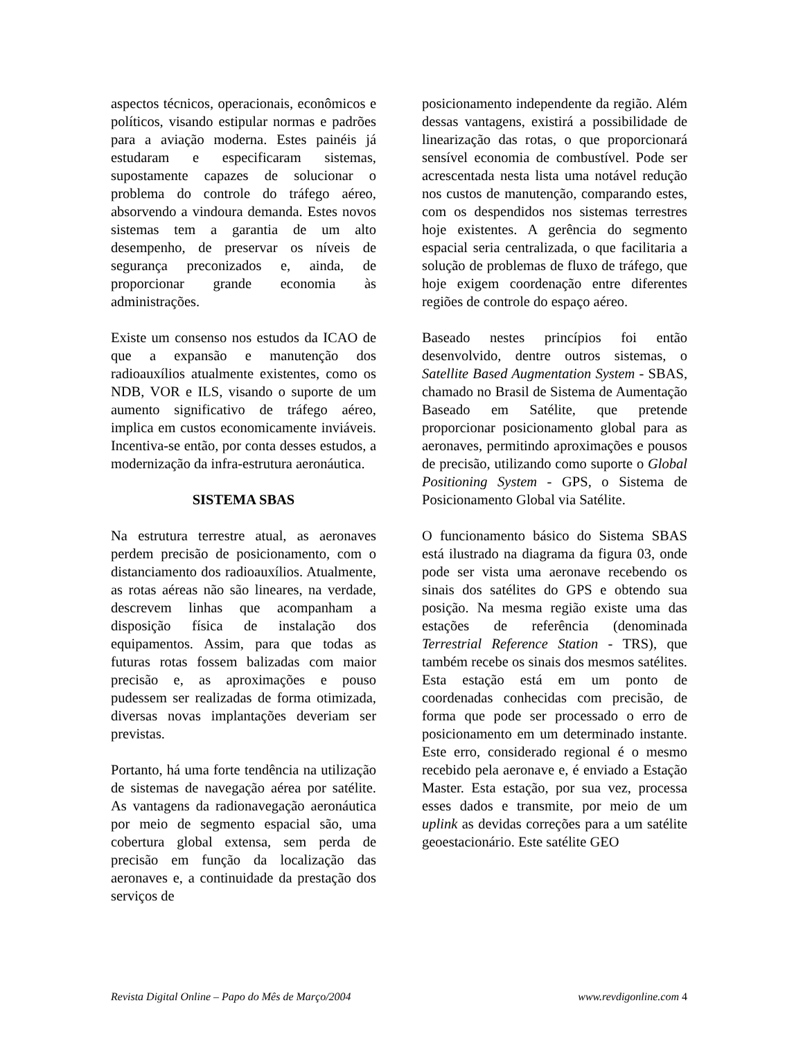aspectos técnicos, operacionais, econômicos e políticos, visando estipular normas e padrões para a aviação moderna. Estes painéis já estudaram e especificaram sistemas, supostamente capazes de solucionar o problema do controle do tráfego aéreo, absorvendo a vindoura demanda. Estes novos sistemas tem a garantia de um alto desempenho, de preservar os níveis de segurança preconizados e, ainda, de proporcionar grande economia às administrações.
Existe um consenso nos estudos da ICAO de que a expansão e manutenção dos radioauxílios atualmente existentes, como os NDB, VOR e ILS, visando o suporte de um aumento significativo de tráfego aéreo, implica em custos economicamente inviáveis. Incentiva-se então, por conta desses estudos, a modernização da infra-estrutura aeronáutica.
SISTEMA SBAS
Na estrutura terrestre atual, as aeronaves perdem precisão de posicionamento, com o distanciamento dos radioauxílios. Atualmente, as rotas aéreas não são lineares, na verdade, descrevem linhas que acompanham a disposição física de instalação dos equipamentos. Assim, para que todas as futuras rotas fossem balizadas com maior precisão e, as aproximações e pouso pudessem ser realizadas de forma otimizada, diversas novas implantações deveriam ser previstas.
Portanto, há uma forte tendência na utilização de sistemas de navegação aérea por satélite. As vantagens da radionavegação aeronáutica por meio de segmento espacial são, uma cobertura global extensa, sem perda de precisão em função da localização das aeronaves e, a continuidade da prestação dos serviços de
posicionamento independente da região. Além dessas vantagens, existirá a possibilidade de linearização das rotas, o que proporcionará sensível economia de combustível. Pode ser acrescentada nesta lista uma notável redução nos custos de manutenção, comparando estes, com os despendidos nos sistemas terrestres hoje existentes. A gerência do segmento espacial seria centralizada, o que facilitaria a solução de problemas de fluxo de tráfego, que hoje exigem coordenação entre diferentes regiões de controle do espaço aéreo.
Baseado nestes princípios foi então desenvolvido, dentre outros sistemas, o Satellite Based Augmentation System - SBAS, chamado no Brasil de Sistema de Aumentação Baseado em Satélite, que pretende proporcionar posicionamento global para as aeronaves, permitindo aproximações e pousos de precisão, utilizando como suporte o Global Positioning System - GPS, o Sistema de Posicionamento Global via Satélite.
O funcionamento básico do Sistema SBAS está ilustrado na diagrama da figura 03, onde pode ser vista uma aeronave recebendo os sinais dos satélites do GPS e obtendo sua posição. Na mesma região existe uma das estações de referência (denominada Terrestrial Reference Station - TRS), que também recebe os sinais dos mesmos satélites. Esta estação está em um ponto de coordenadas conhecidas com precisão, de forma que pode ser processado o erro de posicionamento em um determinado instante. Este erro, considerado regional é o mesmo recebido pela aeronave e, é enviado a Estação Master. Esta estação, por sua vez, processa esses dados e transmite, por meio de um uplink as devidas correções para a um satélite geoestacionário. Este satélite GEO
Revista Digital Online – Papo do Mês de Março/2004 www.revdigonline.com 4